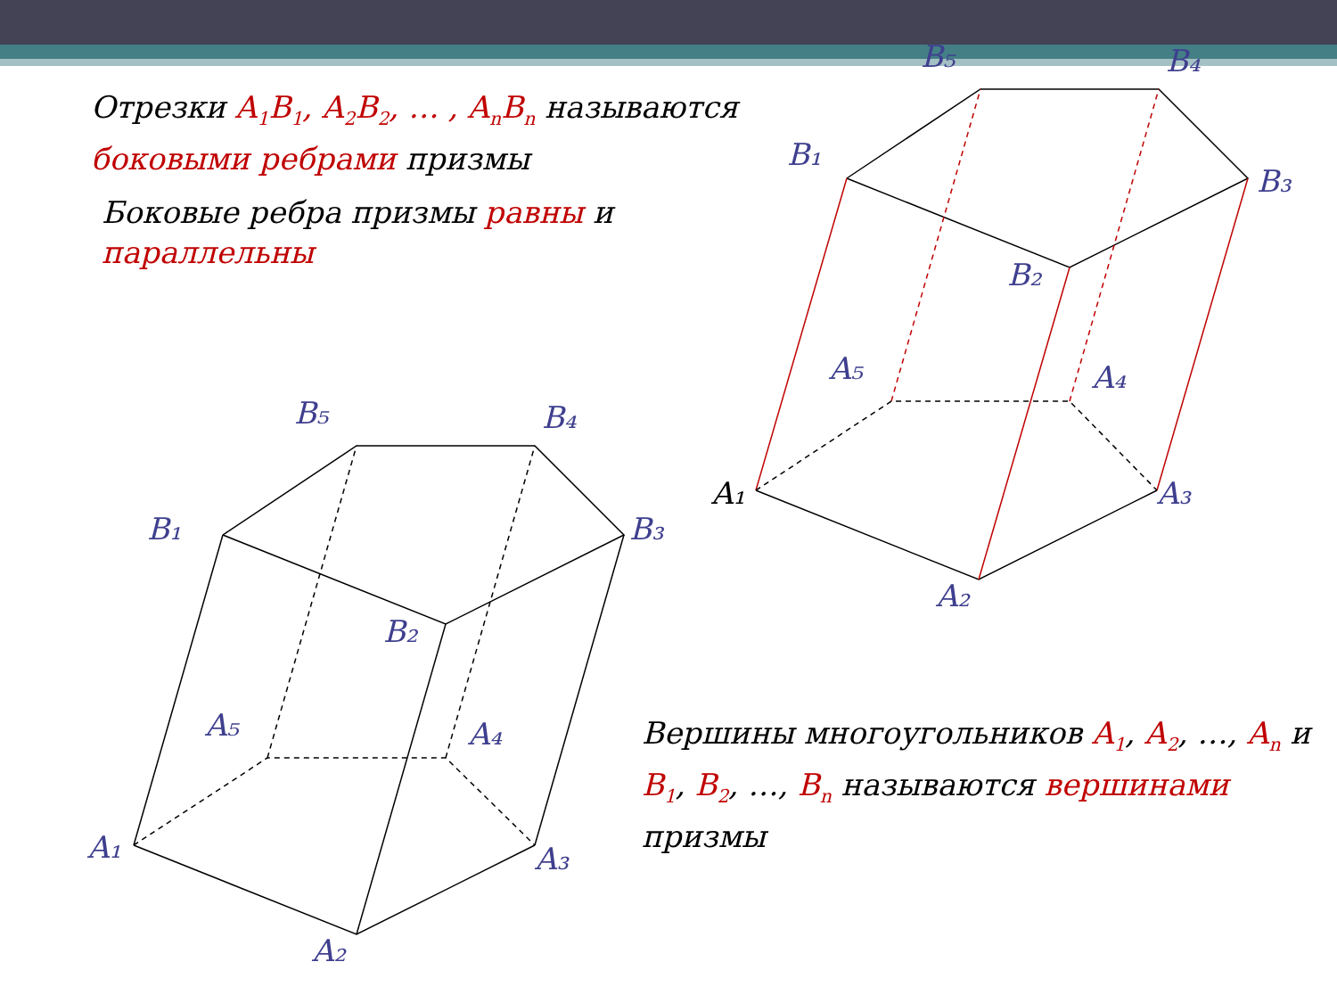Отрезки A<sub>1</sub>B<sub>1</sub>, A<sub>2</sub>B<sub>2</sub>, … , A<sub>n</sub>B<sub>n</sub> называются боковыми ребрами призмы
Боковые ребра призмы равны и параллельны
B₅
B₄
B₁
B₃
B₂
A₅
A₄
A₁
A₃
A₂
B₅
B₄
B₁
B₃
B₂
A₅
A₄
A₃
A₂
A₁
Вершины многоугольников A<sub>1</sub>, A<sub>2</sub>, …, A<sub>n</sub> и B<sub>1</sub>, B<sub>2</sub>, …, B<sub>n</sub> называются вершинами призмы